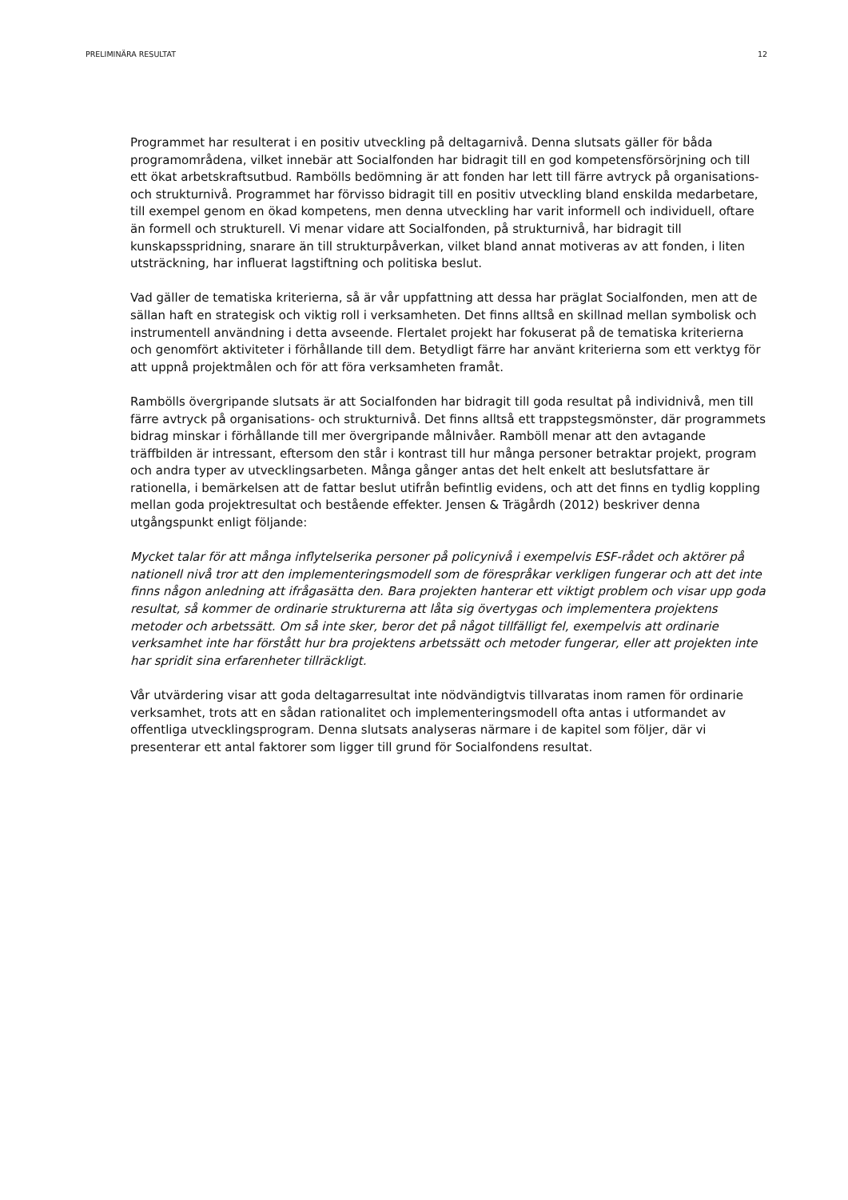PRELIMINÄRA RESULTAT 12
Programmet har resulterat i en positiv utveckling på deltagarnivå. Denna slutsats gäller för båda programområdena, vilket innebär att Socialfonden har bidragit till en god kompetensförsörjning och till ett ökat arbetskraftsutbud. Rambölls bedömning är att fonden har lett till färre avtryck på organisations- och strukturnivå. Programmet har förvisso bidragit till en positiv utveckling bland enskilda medarbetare, till exempel genom en ökad kompetens, men denna utveckling har varit informell och individuell, oftare än formell och strukturell. Vi menar vidare att Socialfonden, på strukturnivå, har bidragit till kunskapsspridning, snarare än till strukturpåverkan, vilket bland annat motiveras av att fonden, i liten utsträckning, har influerat lagstiftning och politiska beslut.
Vad gäller de tematiska kriterierna, så är vår uppfattning att dessa har präglat Socialfonden, men att de sällan haft en strategisk och viktig roll i verksamheten. Det finns alltså en skillnad mellan symbolisk och instrumentell användning i detta avseende. Flertalet projekt har fokuserat på de tematiska kriterierna och genomfört aktiviteter i förhållande till dem. Betydligt färre har använt kriterierna som ett verktyg för att uppnå projektmålen och för att föra verksamheten framåt.
Rambölls övergripande slutsats är att Socialfonden har bidragit till goda resultat på individnivå, men till färre avtryck på organisations- och strukturnivå. Det finns alltså ett trappstegsmönster, där programmets bidrag minskar i förhållande till mer övergripande målnivåer. Ramböll menar att den avtagande träffbilden är intressant, eftersom den står i kontrast till hur många personer betraktar projekt, program och andra typer av utvecklingsarbeten. Många gånger antas det helt enkelt att beslutsfattare är rationella, i bemärkelsen att de fattar beslut utifrån befintlig evidens, och att det finns en tydlig koppling mellan goda projektresultat och bestående effekter. Jensen & Trägårdh (2012) beskriver denna utgångspunkt enligt följande:
Mycket talar för att många inflytelserika personer på policynivå i exempelvis ESF-rådet och aktörer på nationell nivå tror att den implementeringsmodell som de förespråkar verkligen fungerar och att det inte finns någon anledning att ifrågasätta den. Bara projekten hanterar ett viktigt problem och visar upp goda resultat, så kommer de ordinarie strukturerna att låta sig övertygas och implementera projektens metoder och arbetssätt. Om så inte sker, beror det på något tillfälligt fel, exempelvis att ordinarie verksamhet inte har förstått hur bra projektens arbetssätt och metoder fungerar, eller att projekten inte har spridit sina erfarenheter tillräckligt.
Vår utvärdering visar att goda deltagarresultat inte nödvändigtvis tillvaratas inom ramen för ordinarie verksamhet, trots att en sådan rationalitet och implementeringsmodell ofta antas i utformandet av offentliga utvecklingsprogram. Denna slutsats analyseras närmare i de kapitel som följer, där vi presenterar ett antal faktorer som ligger till grund för Socialfondens resultat.